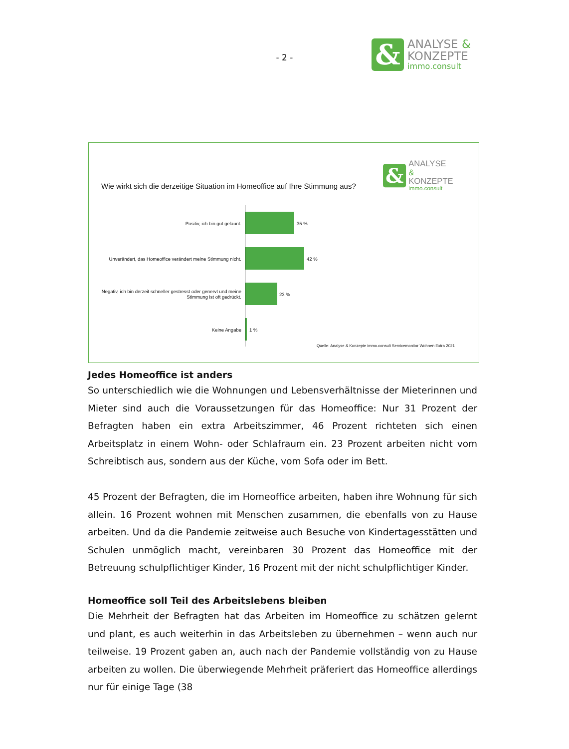- 2 -
&
ANALYSE &
KONZEPTE
immo.consult
&
ANALYSE &
KONZEPTE
immo.consult
Wie wirkt sich die derzeitige Situation im Homeoffice auf Ihre Stimmung aus?
Positiv, ich bin gut gelaunt.
35 %
Unverändert, das Homeoffice verändert meine Stimmung nicht.
42 %
Negativ, ich bin derzeit schneller gestresst oder genervt und meine Stimmung ist oft gedrückt.
23 %
Keine Angabe
1 %
Quelle: Analyse & Konzepte immo.consult Servicemonitor Wohnen Extra 2021
Jedes Homeoffice ist anders
So unterschiedlich wie die Wohnungen und Lebensverhältnisse der Mieterinnen und Mieter sind auch die Voraussetzungen für das Homeoffice: Nur 31 Prozent der Befragten haben ein extra Arbeitszimmer, 46 Prozent richteten sich einen Arbeitsplatz in einem Wohn- oder Schlafraum ein. 23 Prozent arbeiten nicht vom Schreibtisch aus, sondern aus der Küche, vom Sofa oder im Bett.
45 Prozent der Befragten, die im Homeoffice arbeiten, haben ihre Wohnung für sich allein. 16 Prozent wohnen mit Menschen zusammen, die ebenfalls von zu Hause arbeiten. Und da die Pandemie zeitweise auch Besuche von Kindertagesstätten und Schulen unmöglich macht, vereinbaren 30 Prozent das Homeoffice mit der Betreuung schulpflichtiger Kinder, 16 Prozent mit der nicht schulpflichtiger Kinder.
Homeoffice soll Teil des Arbeitslebens bleiben
Die Mehrheit der Befragten hat das Arbeiten im Homeoffice zu schätzen gelernt und plant, es auch weiterhin in das Arbeitsleben zu übernehmen – wenn auch nur teilweise. 19 Prozent gaben an, auch nach der Pandemie vollständig von zu Hause arbeiten zu wollen. Die überwiegende Mehrheit präferiert das Homeoffice allerdings nur für einige Tage (38